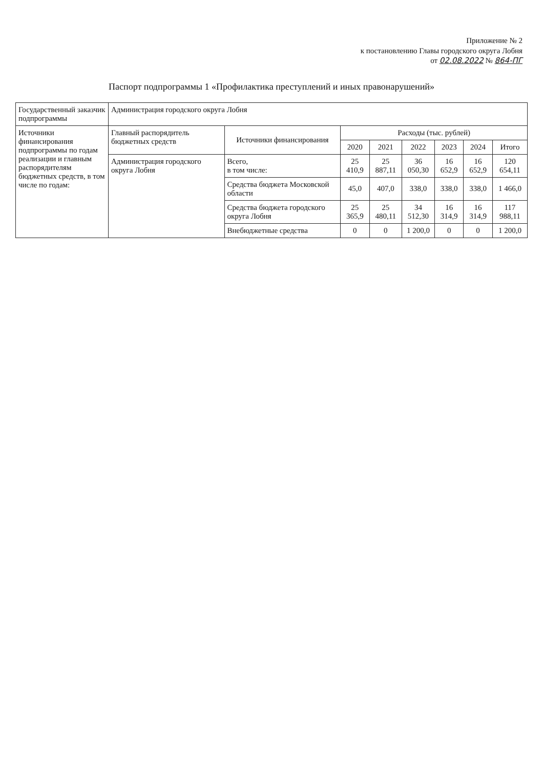Приложение № 2
к постановлению Главы городского округа Лобня
от 02.08.2022 № 864-ПГ
Паспорт подпрограммы 1 «Профилактика преступлений и иных правонарушений»
| Государственный заказчик подпрограммы | Администрация городского округа Лобня | | | | | | | |
| Источники финансирования подпрограммы по годам реализации и главным распорядителям бюджетных средств, в том числе по годам: | Главный распорядитель бюджетных средств | Источники финансирования | Расходы (тыс. рублей) | | | | | |
| | | | 2020 | 2021 | 2022 | 2023 | 2024 | Итого |
| | Администрация городского округа Лобня | Всего, в том числе: | 25 410,9 | 25 887,11 | 36 050,30 | 16 652,9 | 16 652,9 | 120 654,11 |
| | | Средства бюджета Московской области | 45,0 | 407,0 | 338,0 | 338,0 | 338,0 | 1 466,0 |
| | | Средства бюджета городского округа Лобня | 25 365,9 | 25 480,11 | 34 512,30 | 16 314,9 | 16 314,9 | 117 988,11 |
| | | Внебюджетные средства | 0 | 0 | 1 200,0 | 0 | 0 | 1 200,0 |